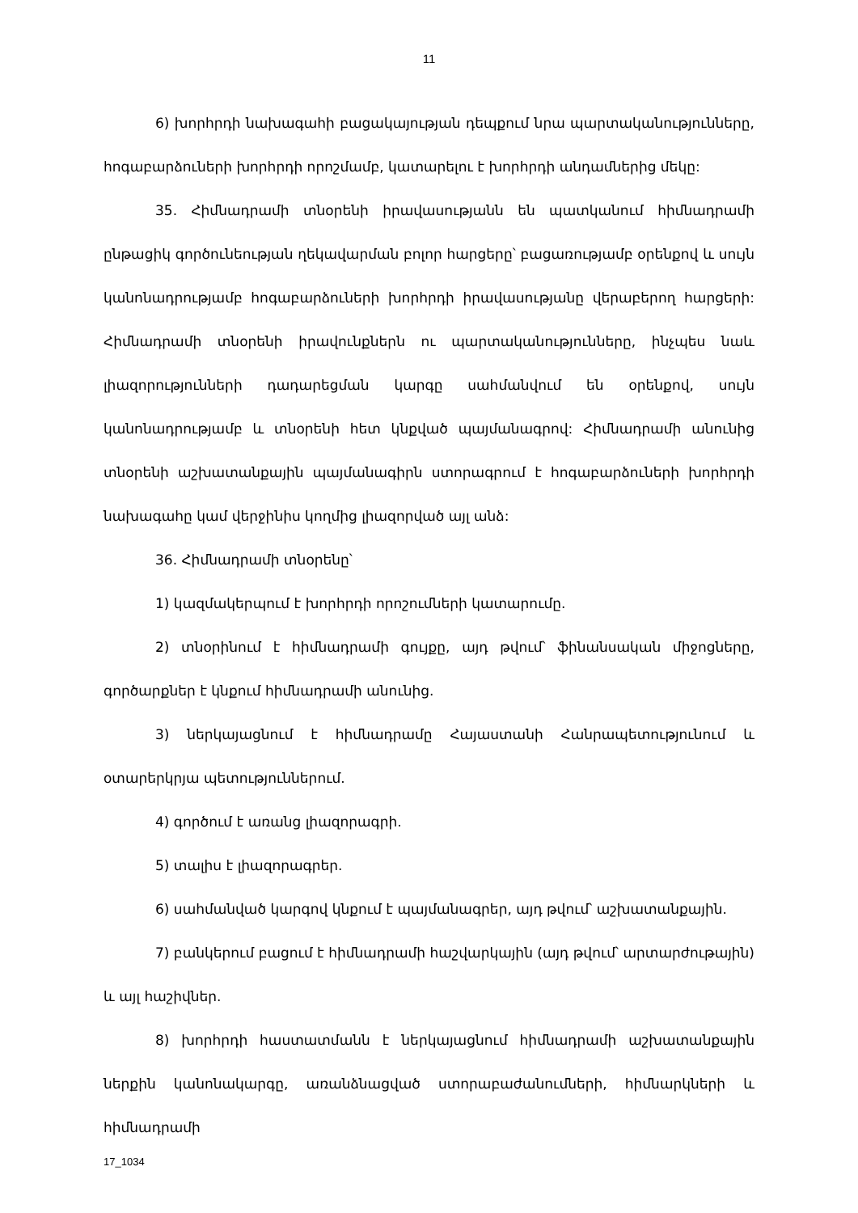11
6) խորհրդի նախագահի բացակայության դեպքում նրա պարտականությունները, հոգաբարձուների խորհրդի որոշմամբ, կատարելու է խորհրդի անդամներից մեկը:
35. Հիմնադրամի տնօրենի իրավասությանն են պատկանում հիմնադրամի ընթացիկ գործունեության ղեկավարման բոլոր հարցերը՝ բացառությամբ օրենքով և սույն կանոնադրությամբ հոգաբարձուների խորհրդի իրավասությանը վերաբերող հարցերի: Հիմնադրամի տնօրենի իրավունքներն ու պարտականությունները, ինչպես նաև լիազորությունների դադարեցման կարգը սահմանվում են օրենքով, սույն կանոնադրությամբ և տնօրենի հետ կնքված պայմանագրով: Հիմնադրամի անունից տնօրենի աշխատանքային պայմանագիրն ստորագրում է հոգաբարձուների խորհրդի նախագահը կամ վերջինիս կողմից լիազորված այլ անձ:
36. Հիմնադրամի տնօրենը՝
1) կազմակերպում է խորհրդի որոշումների կատարումը.
2) տնօրինում է հիմնադրամի գույքը, այդ թվում՝ ֆինանսական միջոցները, գործարքներ է կնքում հիմնադրամի անունից.
3) ներկայացնում է հիմնադրամը Հայաստանի Հանրապետությունում և օտարերկրյա պետություններում.
4) գործում է առանց լիազորագրի.
5) տալիս է լիազորագրեր.
6) սահմանված կարգով կնքում է պայմանագրեր, այդ թվում՝ աշխատանքային.
7) բանկերում բացում է հիմնադրամի հաշվարկային (այդ թվում՝ արտարժութային) և այլ հաշիվներ.
8) խորհրդի հաստատմանն է ներկայացնում հիմնադրամի աշխատանքային ներքին կանոնակարգը, առանձնացված ստորաբաժանումների, հիմնարկների և հիմնադրամի
17_1034